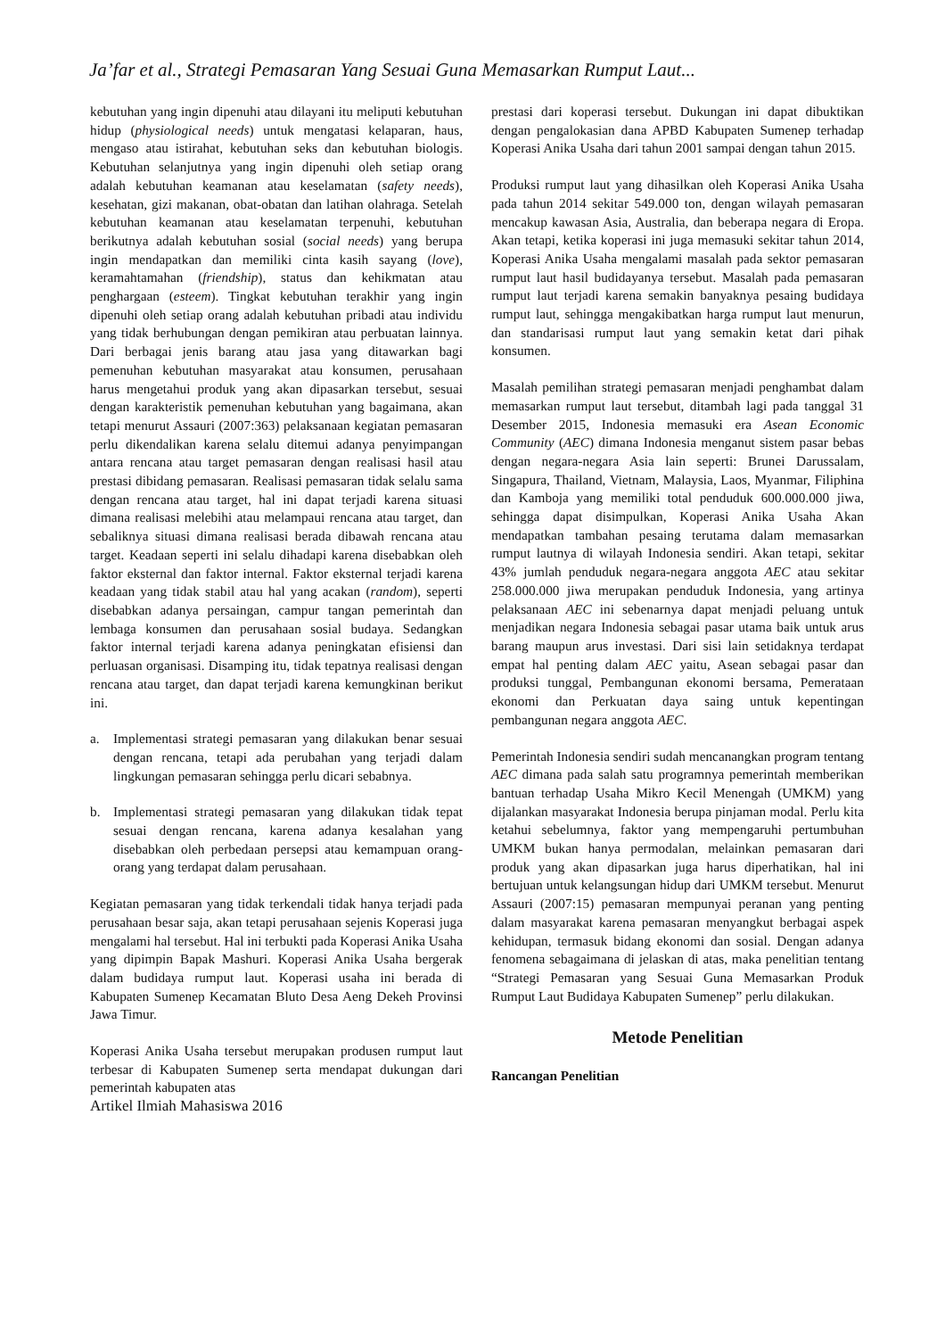Ja’far et al., Strategi Pemasaran Yang Sesuai Guna Memasarkan Rumput Laut...
kebutuhan yang ingin dipenuhi atau dilayani itu meliputi kebutuhan hidup (physiological needs) untuk mengatasi kelaparan, haus, mengaso atau istirahat, kebutuhan seks dan kebutuhan biologis. Kebutuhan selanjutnya yang ingin dipenuhi oleh setiap orang adalah kebutuhan keamanan atau keselamatan (safety needs), kesehatan, gizi makanan, obat-obatan dan latihan olahraga. Setelah kebutuhan keamanan atau keselamatan terpenuhi, kebutuhan berikutnya adalah kebutuhan sosial (social needs) yang berupa ingin mendapatkan dan memiliki cinta kasih sayang (love), keramahtamahan (friendship), status dan kehikmatan atau penghargaan (esteem). Tingkat kebutuhan terakhir yang ingin dipenuhi oleh setiap orang adalah kebutuhan pribadi atau individu yang tidak berhubungan dengan pemikiran atau perbuatan lainnya. Dari berbagai jenis barang atau jasa yang ditawarkan bagi pemenuhan kebutuhan masyarakat atau konsumen, perusahaan harus mengetahui produk yang akan dipasarkan tersebut, sesuai dengan karakteristik pemenuhan kebutuhan yang bagaimana, akan tetapi menurut Assauri (2007:363) pelaksanaan kegiatan pemasaran perlu dikendalikan karena selalu ditemui adanya penyimpangan antara rencana atau target pemasaran dengan realisasi hasil atau prestasi dibidang pemasaran. Realisasi pemasaran tidak selalu sama dengan rencana atau target, hal ini dapat terjadi karena situasi dimana realisasi melebihi atau melampaui rencana atau target, dan sebaliknya situasi dimana realisasi berada dibawah rencana atau target. Keadaan seperti ini selalu dihadapi karena disebabkan oleh faktor eksternal dan faktor internal. Faktor eksternal terjadi karena keadaan yang tidak stabil atau hal yang acakan (random), seperti disebabkan adanya persaingan, campur tangan pemerintah dan lembaga konsumen dan perusahaan sosial budaya. Sedangkan faktor internal terjadi karena adanya peningkatan efisiensi dan perluasan organisasi. Disamping itu, tidak tepatnya realisasi dengan rencana atau target, dan dapat terjadi karena kemungkinan berikut ini.
a. Implementasi strategi pemasaran yang dilakukan benar sesuai dengan rencana, tetapi ada perubahan yang terjadi dalam lingkungan pemasaran sehingga perlu dicari sebabnya.
b. Implementasi strategi pemasaran yang dilakukan tidak tepat sesuai dengan rencana, karena adanya kesalahan yang disebabkan oleh perbedaan persepsi atau kemampuan orang-orang yang terdapat dalam perusahaan.
Kegiatan pemasaran yang tidak terkendali tidak hanya terjadi pada perusahaan besar saja, akan tetapi perusahaan sejenis Koperasi juga mengalami hal tersebut. Hal ini terbukti pada Koperasi Anika Usaha yang dipimpin Bapak Mashuri. Koperasi Anika Usaha bergerak dalam budidaya rumput laut. Koperasi usaha ini berada di Kabupaten Sumenep Kecamatan Bluto Desa Aeng Dekeh Provinsi Jawa Timur.
Koperasi Anika Usaha tersebut merupakan produsen rumput laut terbesar di Kabupaten Sumenep serta mendapat dukungan dari pemerintah kabupaten atas
Artikel Ilmiah Mahasiswa 2016
prestasi dari koperasi tersebut. Dukungan ini dapat dibuktikan dengan pengalokasian dana APBD Kabupaten Sumenep terhadap Koperasi Anika Usaha dari tahun 2001 sampai dengan tahun 2015.
Produksi rumput laut yang dihasilkan oleh Koperasi Anika Usaha pada tahun 2014 sekitar 549.000 ton, dengan wilayah pemasaran mencakup kawasan Asia, Australia, dan beberapa negara di Eropa. Akan tetapi, ketika koperasi ini juga memasuki sekitar tahun 2014, Koperasi Anika Usaha mengalami masalah pada sektor pemasaran rumput laut hasil budidayanya tersebut. Masalah pada pemasaran rumput laut terjadi karena semakin banyaknya pesaing budidaya rumput laut, sehingga mengakibatkan harga rumput laut menurun, dan standarisasi rumput laut yang semakin ketat dari pihak konsumen.
Masalah pemilihan strategi pemasaran menjadi penghambat dalam memasarkan rumput laut tersebut, ditambah lagi pada tanggal 31 Desember 2015, Indonesia memasuki era Asean Economic Community (AEC) dimana Indonesia menganut sistem pasar bebas dengan negara-negara Asia lain seperti: Brunei Darussalam, Singapura, Thailand, Vietnam, Malaysia, Laos, Myanmar, Filiphina dan Kamboja yang memiliki total penduduk 600.000.000 jiwa, sehingga dapat disimpulkan, Koperasi Anika Usaha Akan mendapatkan tambahan pesaing terutama dalam memasarkan rumput lautnya di wilayah Indonesia sendiri. Akan tetapi, sekitar 43% jumlah penduduk negara-negara anggota AEC atau sekitar 258.000.000 jiwa merupakan penduduk Indonesia, yang artinya pelaksanaan AEC ini sebenarnya dapat menjadi peluang untuk menjadikan negara Indonesia sebagai pasar utama baik untuk arus barang maupun arus investasi. Dari sisi lain setidaknya terdapat empat hal penting dalam AEC yaitu, Asean sebagai pasar dan produksi tunggal, Pembangunan ekonomi bersama, Pemerataan ekonomi dan Perkuatan daya saing untuk kepentingan pembangunan negara anggota AEC.
Pemerintah Indonesia sendiri sudah mencanangkan program tentang AEC dimana pada salah satu programnya pemerintah memberikan bantuan terhadap Usaha Mikro Kecil Menengah (UMKM) yang dijalankan masyarakat Indonesia berupa pinjaman modal. Perlu kita ketahui sebelumnya, faktor yang mempengaruhi pertumbuhan UMKM bukan hanya permodalan, melainkan pemasaran dari produk yang akan dipasarkan juga harus diperhatikan, hal ini bertujuan untuk kelangsungan hidup dari UMKM tersebut. Menurut Assauri (2007:15) pemasaran mempunyai peranan yang penting dalam masyarakat karena pemasaran menyangkut berbagai aspek kehidupan, termasuk bidang ekonomi dan sosial. Dengan adanya fenomena sebagaimana di jelaskan di atas, maka penelitian tentang “Strategi Pemasaran yang Sesuai Guna Memasarkan Produk Rumput Laut Budidaya Kabupaten Sumenep” perlu dilakukan.
Metode Penelitian
Rancangan Penelitian